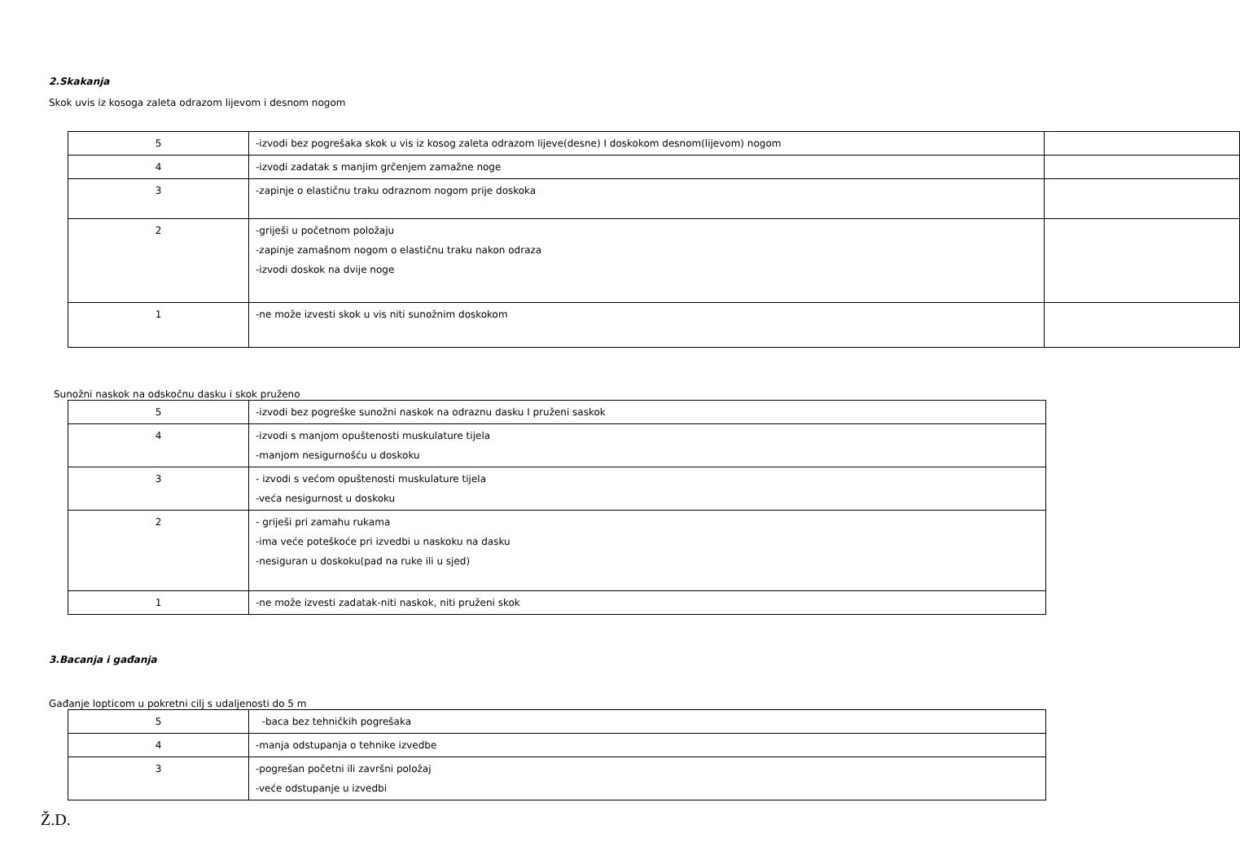2.Skakanja
Skok uvis iz kosoga zaleta odrazom lijevom i desnom nogom
| 5 | -izvodi bez pogrešaka skok u vis iz kosog zaleta odrazom lijeve(desne) I doskokom desnom(lijevom) nogom | |
| 4 | -izvodi zadatak s manjim grčenjem zamažne noge | |
| 3 | -zapinje o elastičnu traku odraznom nogom prije doskoka | |
| 2 | -griješi u početnom položaju -zapinje zamašnom nogom o elastičnu traku nakon odraza -izvodi doskok na dvije noge | |
| 1 | -ne može izvesti skok u vis niti sunožnim doskokom | |
Sunožni naskok na odskočnu dasku i skok pruženo
| 5 | -izvodi bez pogreške sunožni naskok na odraznu dasku I pruženi saskok |
| 4 | -izvodi s manjom opuštenosti muskulature tijela -manjom nesigurnošću u doskoku |
| 3 | - izvodi s većom opuštenosti muskulature tijela -veća nesigurnost u doskoku |
| 2 | - griješi pri zamahu rukama -ima veće poteškoće pri izvedbi u naskoku na dasku -nesiguran u doskoku(pad na ruke ili u sjed) |
| 1 | -ne može izvesti zadatak-niti naskok, niti pruženi skok |
3.Bacanja i gađanja
Gađanje lopticom u pokretni cilj s udaljenosti do 5 m
| 5 | -baca bez tehničkih pogrešaka |
| 4 | -manja odstupanja o tehnike izvedbe |
| 3 | -pogrešan početni ili završni položaj -veće odstupanje u izvedbi |
Ž.D.